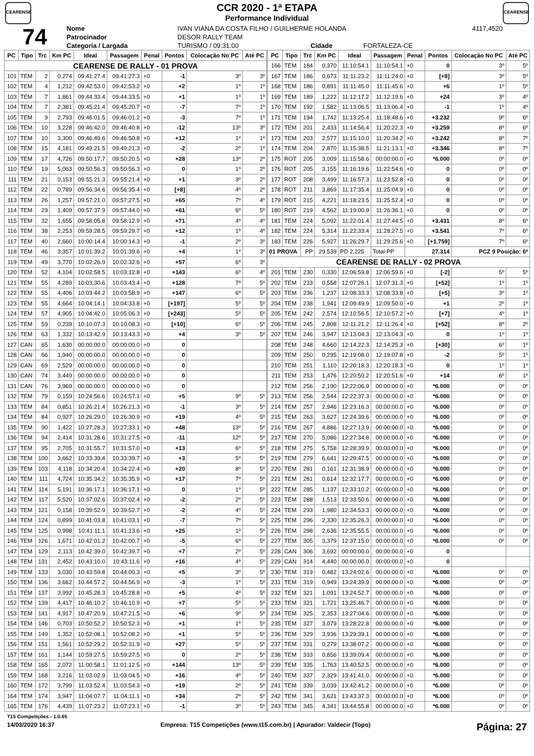CEARENSE
CCR 2020 - 1ª ETAPA
Performance Individual
CEARENSE
74
| Nome | IVAN VIANA DA COSTA FILHO / GUILHERME HOLANDA | | | | 4117,4520 |
| Patrocinador | DESOR RALLY TEAM | | | | |
| Categoria / Largada | | TURISMO / 09:31:00 | Cidade | FORTALEZA-CE | |
| PC | Tipo | Trc | Km PC | Ideal | Passagem | Penal | Pontos | Colocação No PC | Até PC |
| --- | --- | --- | --- | --- | --- | --- | --- | --- | --- |
| CEARENSE DE RALLY - 01 PROVA | | | | | | | | | |
| 101 | TEM | 2 | 0,274 | 09:41:27.4 | 09:41:27.3 | +0 | -1 | 3º | 3º |
| 102 | TEM | 4 | 1,212 | 09:42:53.0 | 09:42:53.2 | +0 | +2 | 1º | 1º |
| 103 | TEM | 7 | 1,861 | 09:44:33.4 | 09:44:33.5 | +0 | +1 | 1º | 1º |
| 104 | TEM | 7 | 2,381 | 09:45:21.4 | 09:45:20.7 | +0 | -7 | 7º | 1º |
| 105 | TEM | 9 | 2,793 | 09:46:01.5 | 09:46:01.2 | +0 | -3 | 7º | 1º |
| 106 | TEM | 10 | 3,228 | 09:46:42.0 | 09:46:40.8 | +0 | -12 | 13º | 3º |
| 107 | TEM | 10 | 3,300 | 09:46:49.6 | 09:46:50.8 | +0 | +12 | 1º | 1º |
| 108 | TEM | 15 | 4,181 | 09:49:21.5 | 09:49:21.3 | +0 | -2 | 2º | 1º |
| 109 | TEM | 17 | 4,726 | 09:50:17.7 | 09:50:20.5 | +0 | +28 | 13º | 2º |
| 110 | TEM | 19 | 5,063 | 09:50:56.3 | 09:50:56.3 | +0 | 0 | 1º | 2º |
| 111 | TEM | 21 | 0,153 | 09:55:21.3 | 09:55:21.4 | +0 | +1 | 3º | 2º |
| 112 | TEM | 22 | 0,789 | 09:56:34.6 | 09:56:35.4 | +0 | [+8] | 4º | 2º |
| 113 | TEM | 26 | 1,257 | 09:57:21.0 | 09:57:27.5 | +0 | +65 | 7º | 4º |
| 114 | TEM | 29 | 1,409 | 09:57:37.9 | 09:57:44.0 | +0 | +61 | 6º | 5º |
| 115 | TEM | 32 | 1,655 | 09:58:05.8 | 09:58:12.9 | +0 | +71 | 4º | 4º |
| 116 | TEM | 38 | 2,253 | 09:59:28.5 | 09:59:29.7 | +0 | +12 | 1º | 4º |
| 117 | TEM | 40 | 2,660 | 10:00:14.4 | 10:00:14.3 | +0 | -1 | 2º | 3º |
| 118 | TEM | 46 | 3,357 | 10:01:39.2 | 10:01:39.6 | +0 | +4 | 1º | 3º |
| 119 | TEM | 49 | 3,770 | 10:02:26.9 | 10:02:32.6 | +0 | +57 | 6º | 3º |
| 120 | TEM | 52 | 4,104 | 10:02:58.5 | 10:03:12.8 | +0 | +143 | 6º | 4º |
| 121 | TEM | 55 | 4,289 | 10:03:30.6 | 10:03:43.4 | +0 | +128 | 7º | 5º |
| 122 | TEM | 55 | 4,406 | 10:03:44.2 | 10:03:58.9 | +0 | +147 | 6º | 5º |
| 123 | TEM | 55 | 4,664 | 10:04:14.1 | 10:04:33.8 | +0 | [+197] | 5º | 5º |
| 124 | TEM | 57 | 4,905 | 10:04:42.0 | 10:05:06.3 | +0 | [+243] | 5º | 5º |
| 125 | TEM | 59 | 0,239 | 10:10:07.3 | 10:10:08.3 | +0 | [+10] | 6º | 5º |
| 126 | TEM | 63 | 1,332 | 10:13:42.9 | 10:13:43.3 | +0 | +4 | 3º | 5º |
| 127 | CAN | 65 | 1,630 | 00:00:00.0 | 00:00:00.0 | +0 | 0 | | |
| 128 | CAN | 66 | 1,940 | 00:00:00.0 | 00:00:00.0 | +0 | 0 | | |
| 129 | CAN | 69 | 2,529 | 00:00:00.0 | 00:00:00.0 | +0 | 0 | | |
| 130 | CAN | 74 | 3,449 | 00:00:00.0 | 00:00:00.0 | +0 | 0 | | |
| 131 | CAN | 76 | 3,969 | 00:00:00.0 | 00:00:00.0 | +0 | 0 | | |
| 132 | TEM | 79 | 0,159 | 10:24:56.6 | 10:24:57.1 | +0 | +5 | 9º | 5º |
| 133 | TEM | 84 | 0,851 | 10:26:21.4 | 10:26:21.3 | +0 | -1 | 3º | 5º |
| 134 | TEM | 84 | 0,927 | 10:26:29.0 | 10:26:30.9 | +0 | +19 | 4º | 5º |
| 135 | TEM | 90 | 1,422 | 10:27:28.3 | 10:27:33.1 | +0 | +48 | 13º | 5º |
| 136 | TEM | 94 | 2,414 | 10:31:28.6 | 10:31:27.5 | +0 | -11 | 12º | 5º |
| 137 | TEM | 95 | 2,705 | 10:31:55.7 | 10:31:57.0 | +0 | +13 | 6º | 5º |
| 138 | TEM | 100 | 3,662 | 10:33:39.4 | 10:33:39.7 | +0 | +3 | 5º | 5º |
| 139 | TEM | 103 | 4,118 | 10:34:20.4 | 10:34:22.4 | +0 | +20 | 8º | 5º |
| 140 | TEM | 111 | 4,724 | 10:35:34.2 | 10:35:35.9 | +0 | +17 | 7º | 5º |
| 141 | TEM | 114 | 5,191 | 10:36:17.1 | 10:36:17.1 | +0 | 0 | 1º | 5º |
| 142 | TEM | 117 | 5,520 | 10:37:02.6 | 10:37:02.4 | +0 | -2 | 2º | 5º |
| 143 | TEM | 121 | 0,158 | 10:39:52.9 | 10:39:52.7 | +0 | -2 | 4º | 5º |
| 144 | TEM | 124 | 0,899 | 10:41:03.8 | 10:41:03.1 | +0 | -7 | 7º | 5º |
| 145 | TEM | 125 | 0,998 | 10:41:11.1 | 10:41:13.6 | +0 | +25 | 1º | 5º |
| 146 | TEM | 126 | 1,671 | 10:42:01.2 | 10:42:00.7 | +0 | -5 | 6º | 5º |
| 147 | TEM | 129 | 2,113 | 10:42:39.0 | 10:42:39.7 | +0 | +7 | 2º | 5º |
| 148 | TEM | 131 | 2,452 | 10:43:10.0 | 10:43:11.6 | +0 | +16 | 4º | 5º |
| 149 | TEM | 133 | 3,030 | 10:43:59.8 | 10:44:00.3 | +0 | +5 | 3º | 5º |
| 150 | TEM | 136 | 3,662 | 10:44:57.2 | 10:44:56.9 | +0 | -3 | 1º | 5º |
| 151 | TEM | 137 | 3,992 | 10:45:28.3 | 10:45:28.8 | +0 | +5 | 4º | 5º |
| 152 | TEM | 139 | 4,417 | 10:46:10.2 | 10:46:10.9 | +0 | +7 | 5º | 5º |
| 153 | TEM | 141 | 4,917 | 10:47:20.9 | 10:47:21.5 | +0 | +6 | 9º | 5º |
| 154 | TEM | 146 | 0,703 | 10:50:52.2 | 10:50:52.3 | +0 | +1 | 1º | 5º |
| 155 | TEM | 149 | 1,352 | 10:52:08.1 | 10:52:08.2 | +0 | +1 | 5º | 5º |
| 156 | TEM | 151 | 1,561 | 10:52:29.2 | 10:52:31.9 | +0 | +27 | 5º | 5º |
| 157 | TEM | 161 | 1,144 | 10:59:27.5 | 10:59:27.5 | +0 | 0 | 2º | 5º |
| 158 | TEM | 165 | 2,072 | 11:00:58.1 | 11:01:12.5 | +0 | +144 | 13º | 5º |
| 159 | TEM | 168 | 3,216 | 11:03:02.9 | 11:03:04.5 | +0 | +16 | 4º | 5º |
| 160 | TEM | 172 | 3,799 | 11:03:52.4 | 11:03:54.3 | +0 | +19 | 2º | 5º |
| 164 | TEM | 174 | 3,947 | 11:04:07.7 | 11:04:11.1 | +0 | +34 | 2º | 5º |
| 165 | TEM | 176 | 4,439 | 11:07:23.2 | 11:07:23.1 | +0 | -1 | 3º | 5º |
| PC | Tipo | Trc | Km PC | Ideal | Passagem | Penal | Pontos | Colocação No PC | Até PC |
| --- | --- | --- | --- | --- | --- | --- | --- | --- | --- |
| 166 | TEM | 184 | 0,370 | 11:10:54.1 | 11:10:54.1 | +0 | 0 | 3º | 5º |
| 167 | TEM | 186 | 0,673 | 11:11:23.2 | 11:11:24.0 | +0 | [+8] | 3º | 5º |
| 168 | TEM | 186 | 0,891 | 11:11:45.0 | 11:11:45.6 | +0 | +6 | 1º | 5º |
| 169 | TEM | 189 | 1,222 | 11:12:17.2 | 11:12:19.6 | +0 | +24 | 3º | 4º |
| 170 | TEM | 192 | 1,582 | 11:13:06.5 | 11:13:06.4 | +0 | -1 | 1º | 4º |
| 171 | TEM | 194 | 1,742 | 11:13:25.4 | 11:18:48.6 | +0 | +3.232 | 9º | 6º |
| 172 | TEM | 201 | 2,433 | 11:14:56.4 | 11:20:22.3 | +0 | +3.259 | 8º | 6º |
| 173 | TEM | 203 | 2,577 | 11:15:10.0 | 11:20:34.2 | +0 | +3.242 | 8º | 7º |
| 174 | TEM | 204 | 2,870 | 11:15:38.5 | 11:21:13.1 | +0 | +3.346 | 8º | 7º |
| 175 | ROT | 205 | 3,009 | 11:15:58.6 | 00:00:00.0 | +0 | *6.000 | 0º | 0º |
| 176 | ROT | 205 | 3,155 | 11:16:19.6 | 11:22:54.6 | +0 | 0 | 0º | 0º |
| 177 | ROT | 208 | 3,499 | 11:16:57.3 | 11:23:52.8 | +0 | 0 | 0º | 0º |
| 178 | ROT | 211 | 3,869 | 11:17:35.4 | 11:25:04.9 | +0 | 0 | 0º | 0º |
| 179 | ROT | 215 | 4,221 | 11:18:23.5 | 11:25:52.4 | +0 | 0 | 0º | 0º |
| 180 | ROT | 219 | 4,562 | 11:19:00.9 | 11:26:36.1 | +0 | 0 | 0º | 0º |
| 181 | TEM | 224 | 5,092 | 11:22:01.4 | 11:27:44.5 | +0 | +3.431 | 8º | 6º |
| 182 | TEM | 224 | 5,314 | 11:22:33.4 | 11:28:27.5 | +0 | +3.541 | 7º | 6º |
| 183 | TEM | 226 | 5,927 | 11:26:29.7 | 11:29:25.6 | +0 | [+1.759] | 7º | 6º |
| 01 PROVA | | PP | 29.539 | PD 2.225 | Total PP | 27.314 | | PCZ 9 Posição: 6º | |
| CEARENSE DE RALLY - 02 PROVA | | | | | | | | | |
| 201 | TEM | 230 | 0,330 | 12:06:59.8 | 12:06:59.6 | +0 | [-2] | 5º | 5º |
| 202 | TEM | 233 | 0,558 | 12:07:26.1 | 12:07:31.3 | +0 | [+52] | 1º | 1º |
| 203 | TEM | 236 | 1,237 | 12:08:33.3 | 12:08:33.8 | +0 | [+5] | 3º | 1º |
| 204 | TEM | 238 | 1,941 | 12:09:49.9 | 12:09:50.0 | +0 | +1 | 2º | 1º |
| 205 | TEM | 242 | 2,574 | 12:10:56.5 | 12:10:57.2 | +0 | [+7] | 4º | 1º |
| 206 | TEM | 245 | 2,808 | 12:11:21.2 | 12:11:26.4 | +0 | [+52] | 8º | 2º |
| 207 | TEM | 246 | 3,947 | 12:13:04.3 | 12:13:04.3 | +0 | 0 | 1º | 1º |
| 208 | TEM | 248 | 4,660 | 12:14:22.3 | 12:14:25.3 | +0 | [+30] | 6º | 1º |
| 209 | TEM | 250 | 0,295 | 12:19:08.0 | 12:19:07.8 | +0 | -2 | 5º | 1º |
| 210 | TEM | 251 | 1,110 | 12:20:18.3 | 12:20:18.3 | +0 | 0 | 1º | 1º |
| 211 | TEM | 253 | 1,476 | 12:20:50.2 | 12:20:51.6 | +0 | +14 | 6º | 1º |
| 212 | TEM | 256 | 2,190 | 12:22:06.9 | 00:00:00.0 | +0 | *6.000 | 0º | 0º |
| 213 | TEM | 256 | 2,544 | 12:22:37.3 | 00:00:00.0 | +0 | *6.000 | 0º | 0º |
| 214 | TEM | 257 | 2,946 | 12:23:16.3 | 00:00:00.0 | +0 | *6.000 | 0º | 0º |
| 215 | TEM | 263 | 3,627 | 12:24:39.6 | 00:00:00.0 | +0 | *6.000 | 0º | 0º |
| 216 | TEM | 267 | 4,886 | 12:27:13.9 | 00:00:00.0 | +0 | *6.000 | 0º | 0º |
| 217 | TEM | 270 | 5,086 | 12:27:34.8 | 00:00:00.0 | +0 | *6.000 | 0º | 0º |
| 218 | TEM | 275 | 5,758 | 12:28:39.9 | 00:00:00.0 | +0 | *6.000 | 0º | 0º |
| 219 | TEM | 279 | 6,641 | 12:29:47.5 | 00:00:00.0 | +0 | *6.000 | 0º | 0º |
| 220 | TEM | 281 | 0,161 | 12:31:38.9 | 00:00:00.0 | +0 | *6.000 | 0º | 0º |
| 221 | TEM | 281 | 0,614 | 12:32:17.7 | 00:00:00.0 | +0 | *6.000 | 0º | 0º |
| 222 | TEM | 285 | 1,137 | 12:33:10.2 | 00:00:00.0 | +0 | *6.000 | 0º | 0º |
| 223 | TEM | 288 | 1,513 | 12:33:50.6 | 00:00:00.0 | +0 | *6.000 | 0º | 0º |
| 224 | TEM | 293 | 1,980 | 12:34:53.3 | 00:00:00.0 | +0 | *6.000 | 0º | 0º |
| 225 | TEM | 296 | 2,330 | 12:35:26.3 | 00:00:00.0 | +0 | *6.000 | 0º | 0º |
| 226 | TEM | 298 | 2,636 | 12:35:55.5 | 00:00:00.0 | +0 | *6.000 | 0º | 0º |
| 227 | TEM | 305 | 3,379 | 12:37:15.0 | 00:00:00.0 | +0 | *6.000 | 0º | 0º |
| 228 | CAN | 306 | 3,692 | 00:00:00.0 | 00:00:00.0 | +0 | 0 | | |
| 229 | CAN | 314 | 4,440 | 00:00:00.0 | 00:00:00.0 | +0 | 0 | | |
| 230 | TEM | 319 | 0,482 | 13:24:02.6 | 00:00:00.0 | +0 | *6.000 | 0º | 0º |
| 231 | TEM | 319 | 0,949 | 13:24:39.9 | 00:00:00.0 | +0 | *6.000 | 0º | 0º |
| 232 | TEM | 321 | 1,091 | 13:24:52.7 | 00:00:00.0 | +0 | *6.000 | 0º | 0º |
| 233 | TEM | 321 | 1,721 | 13:25:46.7 | 00:00:00.0 | +0 | *6.000 | 0º | 0º |
| 234 | TEM | 325 | 2,353 | 13:27:04.6 | 00:00:00.0 | +0 | *6.000 | 0º | 0º |
| 235 | TEM | 327 | 3,079 | 13:28:22.8 | 00:00:00.0 | +0 | *6.000 | 0º | 0º |
| 236 | TEM | 329 | 3,936 | 13:29:39.1 | 00:00:00.0 | +0 | *6.000 | 0º | 0º |
| 237 | TEM | 331 | 0,279 | 13:38:07.2 | 00:00:00.0 | +0 | *6.000 | 0º | 0º |
| 238 | TEM | 333 | 0,856 | 13:39:09.4 | 00:00:00.0 | +0 | *6.000 | 0º | 0º |
| 239 | TEM | 335 | 1,763 | 13:40:52.5 | 00:00:00.0 | +0 | *6.000 | 0º | 0º |
| 240 | TEM | 337 | 2,329 | 13:41:41.0 | 00:00:00.0 | +0 | *6.000 | 0º | 0º |
| 241 | TEM | 339 | 3,039 | 13:42:41.2 | 00:00:00.0 | +0 | *6.000 | 0º | 0º |
| 242 | TEM | 341 | 3,621 | 13:43:37.3 | 00:00:00.0 | +0 | *6.000 | 0º | 0º |
| 243 | TEM | 345 | 4,341 | 13:44:55.8 | 00:00:00.0 | +0 | *6.000 | 0º | 0º |
T15 Competições - 1.0.65
14/03/2020 16:37 Empresa: T15 Competições (www.t15.com.br) | Apurador: Valdecir (Topo) Página: 27